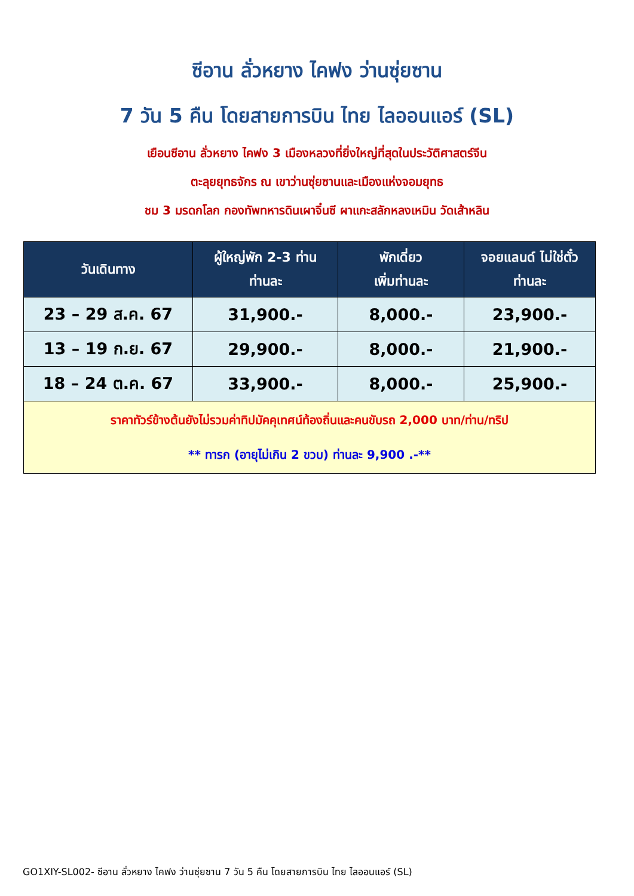ซีอาน ลั่วหยาง ไคฟง ว่านซุ่ยซาน
7 วัน 5 คืน โดยสายการบิน ไทย ไลออนแอร์ (SL)
เยือนซีอาน ลั่วหยาง ไคฟง 3 เมืองหลวงที่ยิ่งใหญ่ที่สุดในประวัติศาสตร์จีน
ตะลุยยุทธจักร ณ เขาว่านซุ่ยซานและเมืองแห่งจอมยุทธ
ชม 3 มรดกโลก กองทัพทหารดินเผาจิ๋นซี ผาแกะสลักหลงเหมิน วัดเส้าหลิน
| วันเดินทาง | ผู้ใหญ่พัก 2-3 ท่าน ท่านละ | พักเดี่ยว เพิ่มท่านละ | จอยแลนด์ ไม่ใช่ตั๋ว ท่านละ |
| --- | --- | --- | --- |
| 23 – 29 ส.ค. 67 | 31,900.- | 8,000.- | 23,900.- |
| 13 – 19 ก.ย. 67 | 29,900.- | 8,000.- | 21,900.- |
| 18 – 24 ต.ค. 67 | 33,900.- | 8,000.- | 25,900.- |
| ราคาทัวร์ข้างต้นยังไม่รวมค่าทิปมัคคุเทศน์ท้องถิ่นและคนขับรถ 2,000 บาท/ท่าน/ทริป ** ทารก (อายุไม่เกิน 2 ขวบ) ท่านละ 9,900 .-** | | | |
GO1XIY-SL002- ซีอาน ลั่วหยาง ไคฟง ว่านซุ่ยซาน 7 วัน 5 คืน โดยสายการบิน ไทย ไลออนแอร์ (SL)